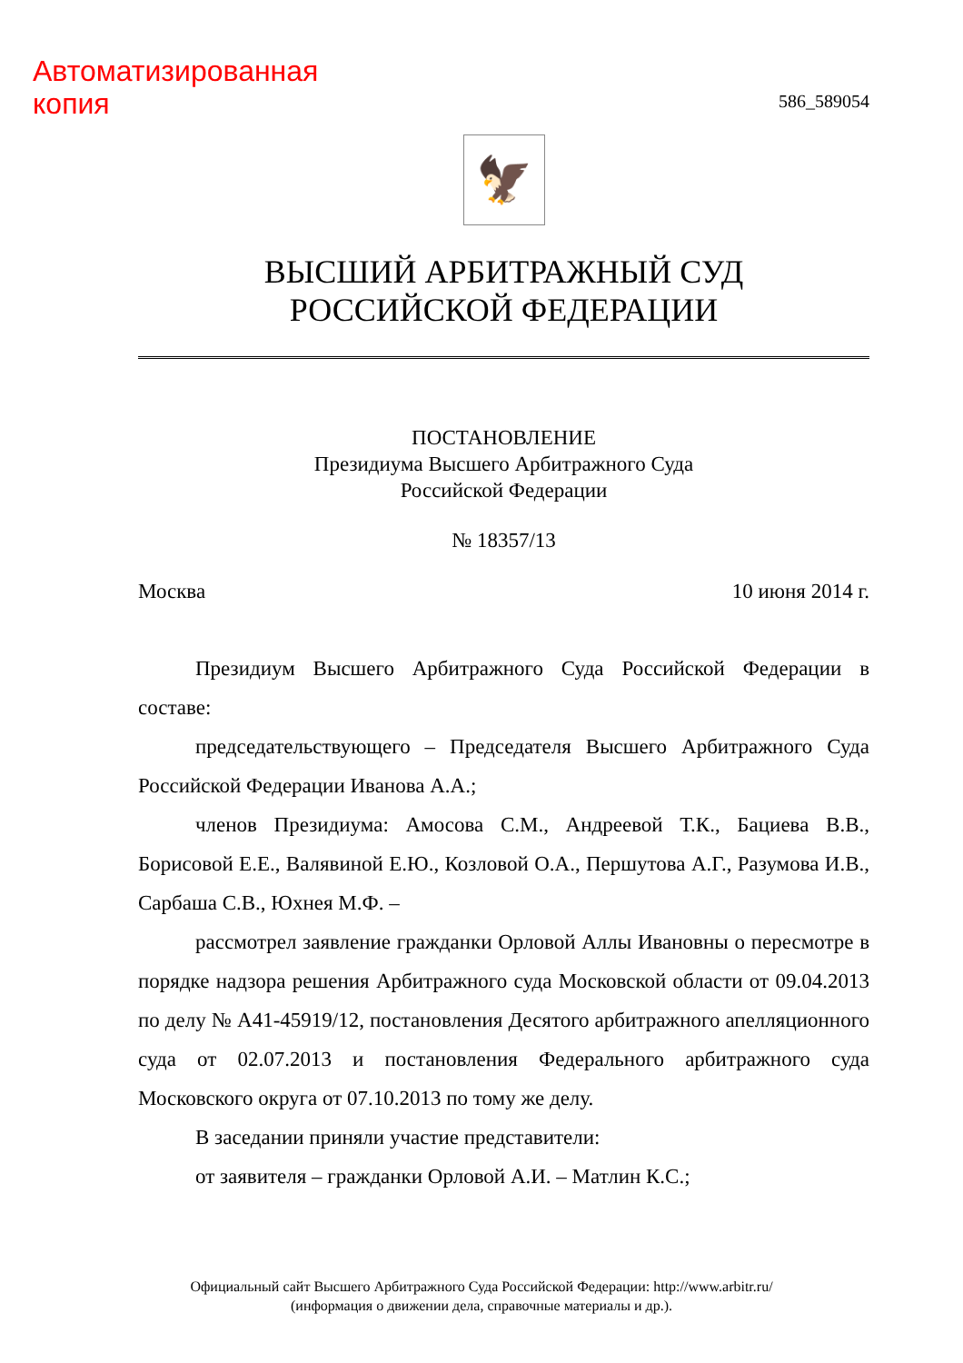Автоматизированная
копия
586_589054
🦅
ВЫСШИЙ АРБИТРАЖНЫЙ СУД
РОССИЙСКОЙ ФЕДЕРАЦИИ
ПОСТАНОВЛЕНИЕ
Президиума Высшего Арбитражного Суда
Российской Федерации
№ 18357/13
Москва 10 июня 2014 г.
Президиум Высшего Арбитражного Суда Российской Федерации в составе:
председательствующего – Председателя Высшего Арбитражного Суда Российской Федерации Иванова А.А.;
членов Президиума: Амосова С.М., Андреевой Т.К., Бациева В.В., Борисовой Е.Е., Валявиной Е.Ю., Козловой О.А., Першутова А.Г., Разумова И.В., Сарбаша С.В., Юхнея М.Ф. –
рассмотрел заявление гражданки Орловой Аллы Ивановны о пересмотре в порядке надзора решения Арбитражного суда Московской области от 09.04.2013 по делу № А41-45919/12, постановления Десятого арбитражного апелляционного суда от 02.07.2013 и постановления Федерального арбитражного суда Московского округа от 07.10.2013 по тому же делу.
В заседании приняли участие представители:
от заявителя – гражданки Орловой А.И. – Матлин К.С.;
Официальный сайт Высшего Арбитражного Суда Российской Федерации: http://www.arbitr.ru/
(информация о движении дела, справочные материалы и др.).